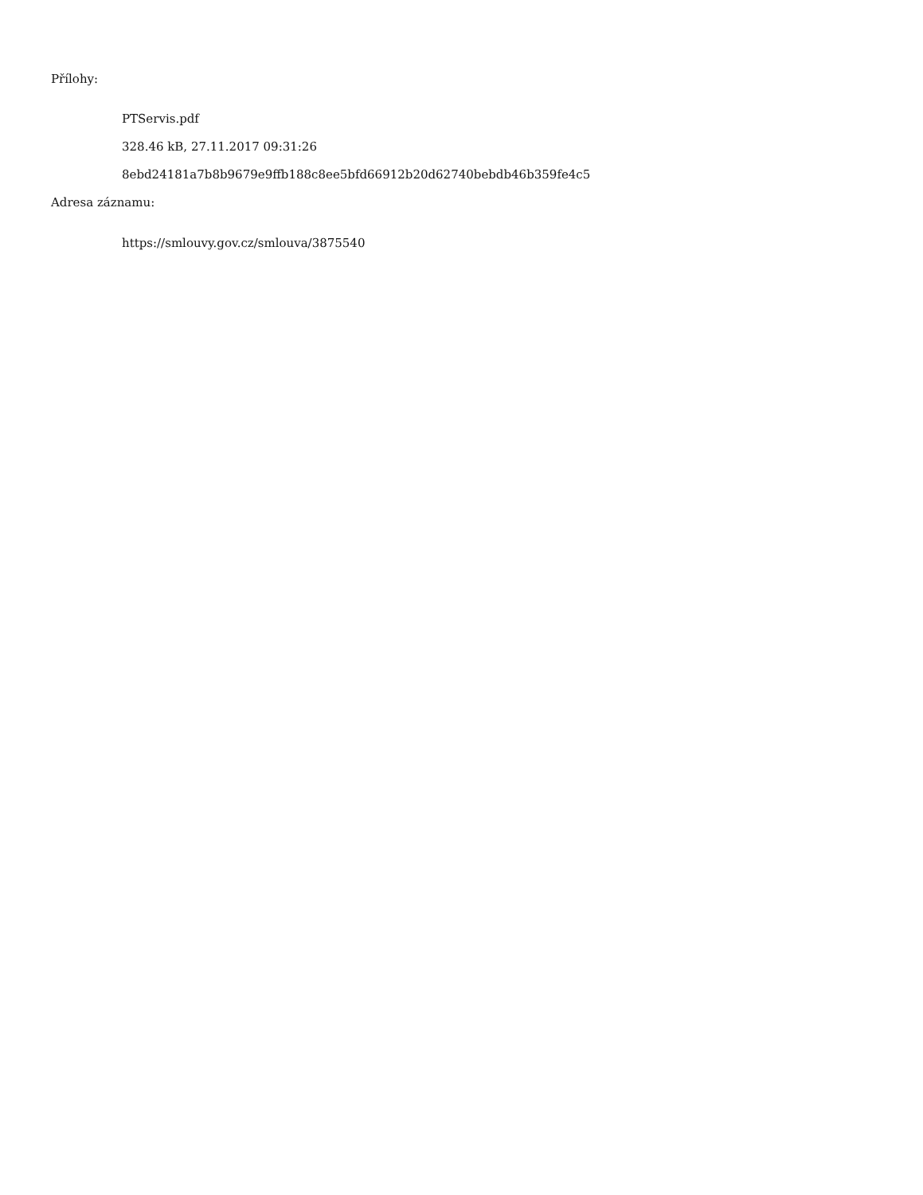Přílohy:
PTServis.pdf
328.46 kB, 27.11.2017 09:31:26
8ebd24181a7b8b9679e9ffb188c8ee5bfd66912b20d62740bebdb46b359fe4c5
Adresa záznamu:
https://smlouvy.gov.cz/smlouva/3875540